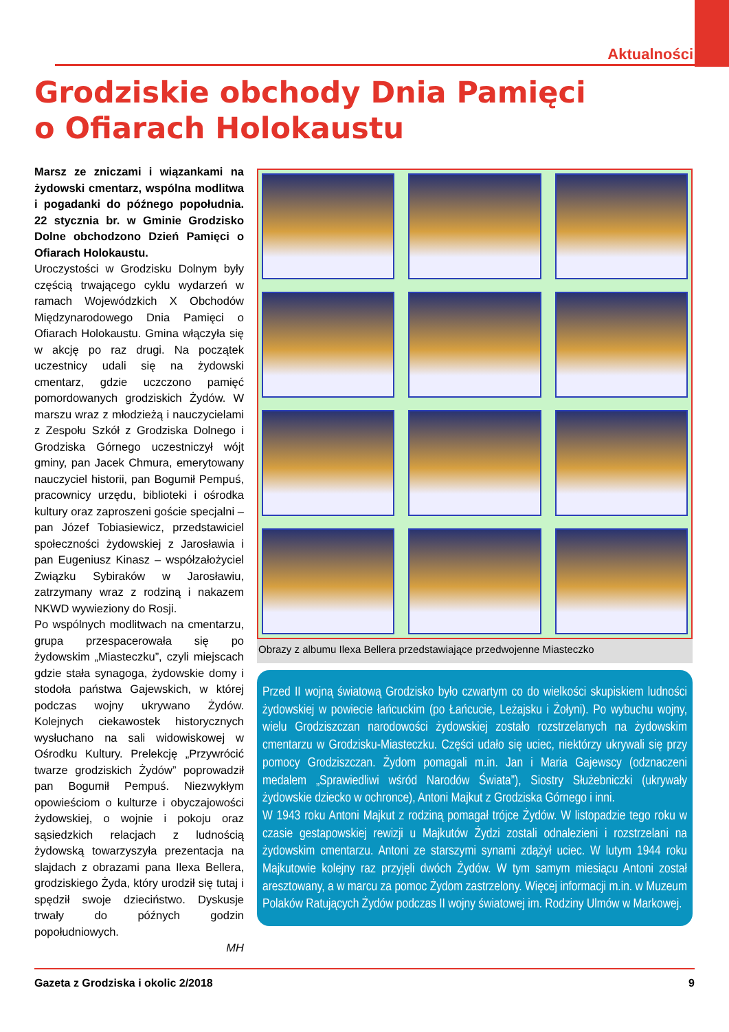Aktualności
Grodziskie obchody Dnia Pamięci
o Ofiarach Holokaustu
Marsz ze zniczami i wiązankami na żydowski cmentarz, wspólna modlitwa i pogadanki do późnego popołudnia. 22 stycznia br. w Gminie Grodzisko Dolne obchodzono Dzień Pamięci o Ofiarach Holokaustu.
Uroczystości w Grodzisku Dolnym były częścią trwającego cyklu wydarzeń w ramach Wojewódzkich X Obchodów Międzynarodowego Dnia Pamięci o Ofiarach Holokaustu. Gmina włączyła się w akcję po raz drugi. Na początek uczestnicy udali się na żydowski cmentarz, gdzie uczczono pamięć pomordowanych grodziskich Żydów. W marszu wraz z młodzieżą i nauczycielami z Zespołu Szkół z Grodziska Dolnego i Grodziska Górnego uczestniczył wójt gminy, pan Jacek Chmura, emerytowany nauczyciel historii, pan Bogumił Pempuś, pracownicy urzędu, biblioteki i ośrodka kultury oraz zaproszeni goście specjalni – pan Józef Tobiasiewicz, przedstawiciel społeczności żydowskiej z Jarosławia i pan Eugeniusz Kinasz – współzałożyciel Związku Sybiraków w Jarosławiu, zatrzymany wraz z rodziną i nakazem NKWD wywieziony do Rosji.
Po wspólnych modlitwach na cmentarzu, grupa przespacerowała się po żydowskim „Miasteczku”, czyli miejscach gdzie stała synagoga, żydowskie domy i stodoła państwa Gajewskich, w której podczas wojny ukrywano Żydów. Kolejnych ciekawostek historycznych wysłuchano na sali widowiskowej w Ośrodku Kultury. Prelekcję „Przywrócić twarze grodziskich Żydów” poprowadził pan Bogumił Pempuś. Niezwykłym opowieściom o kulturze i obyczajowości żydowskiej, o wojnie i pokoju oraz sąsiedzkich relacjach z ludnością żydowską towarzyszyła prezentacja na slajdach z obrazami pana Ilexa Bellera, grodziskiego Żyda, który urodził się tutaj i spędził swoje dzieciństwo. Dyskusje trwały do późnych godzin popołudniowych.
MH
Obrazy z albumu Ilexa Bellera przedstawiające przedwojenne Miasteczko
Przed II wojną światową Grodzisko było czwartym co do wielkości skupiskiem ludności żydowskiej w powiecie łańcuckim (po Łańcucie, Leżajsku i Żołyni). Po wybuchu wojny, wielu Grodziszczan narodowości żydowskiej zostało rozstrzelanych na żydowskim cmentarzu w Grodzisku-Miasteczku. Części udało się uciec, niektórzy ukrywali się przy pomocy Grodziszczan. Żydom pomagali m.in. Jan i Maria Gajewscy (odznaczeni medalem „Sprawiedliwi wśród Narodów Świata”), Siostry Służebniczki (ukrywały żydowskie dziecko w ochronce), Antoni Majkut z Grodziska Górnego i inni.
W 1943 roku Antoni Majkut z rodziną pomagał trójce Żydów. W listopadzie tego roku w czasie gestapowskiej rewizji u Majkutów Żydzi zostali odnalezieni i rozstrzelani na żydowskim cmentarzu. Antoni ze starszymi synami zdążył uciec. W lutym 1944 roku Majkutowie kolejny raz przyjęli dwóch Żydów. W tym samym miesiącu Antoni został aresztowany, a w marcu za pomoc Żydom zastrzelony. Więcej informacji m.in. w Muzeum Polaków Ratujących Żydów podczas II wojny światowej im. Rodziny Ulmów w Markowej.
Gazeta z Grodziska i okolic 2/2018 9